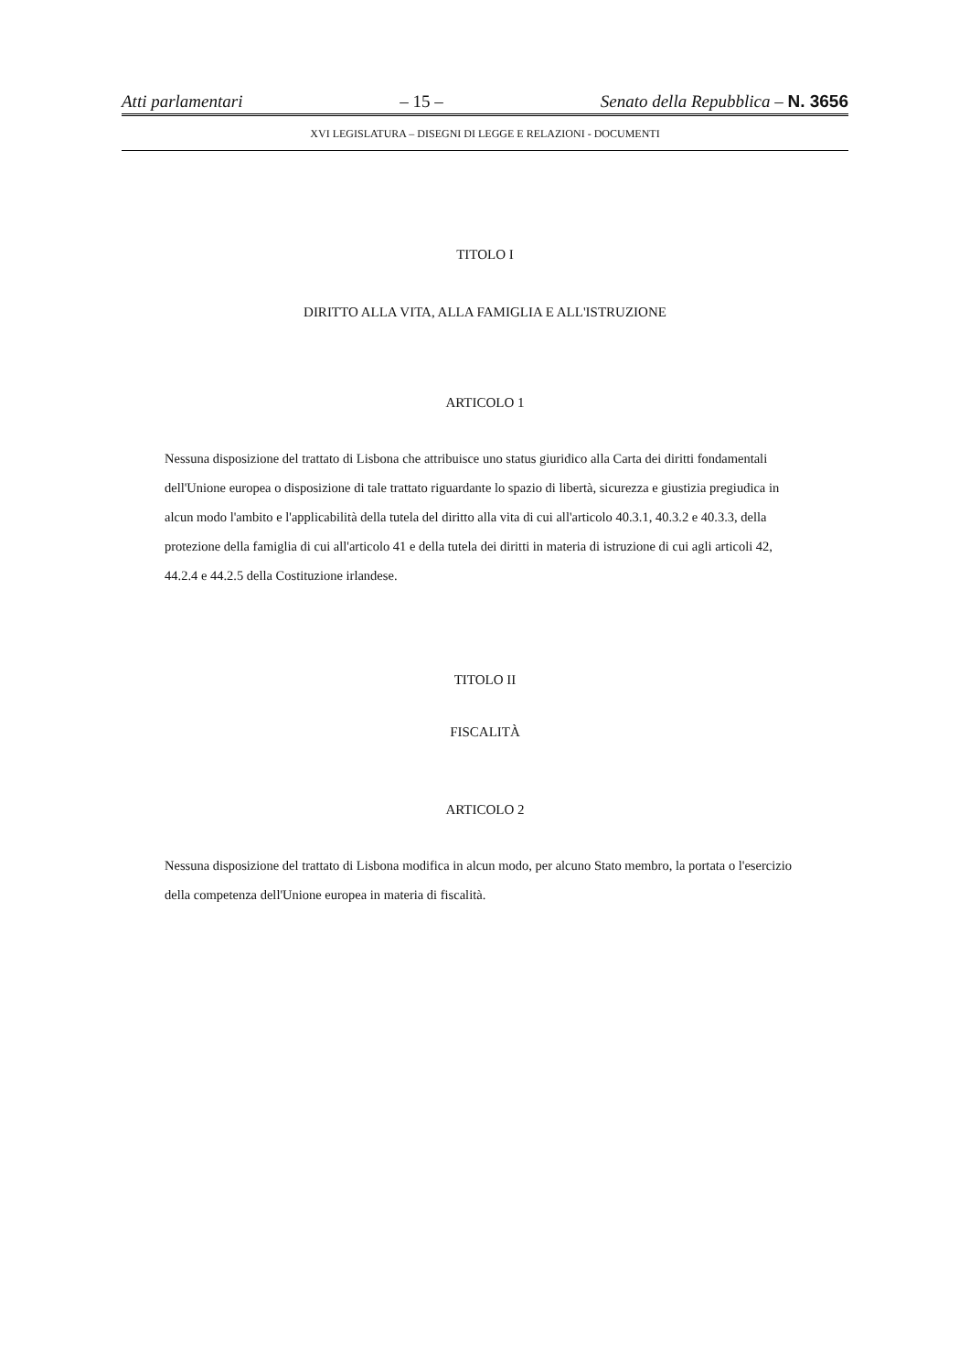Atti parlamentari – 15 – Senato della Repubblica – N. 3656
XVI LEGISLATURA – DISEGNI DI LEGGE E RELAZIONI - DOCUMENTI
TITOLO I
DIRITTO ALLA VITA, ALLA FAMIGLIA E ALL'ISTRUZIONE
ARTICOLO 1
Nessuna disposizione del trattato di Lisbona che attribuisce uno status giuridico alla Carta dei diritti fondamentali dell'Unione europea o disposizione di tale trattato riguardante lo spazio di libertà, sicurezza e giustizia pregiudica in alcun modo l'ambito e l'applicabilità della tutela del diritto alla vita di cui all'articolo 40.3.1, 40.3.2 e 40.3.3, della protezione della famiglia di cui all'articolo 41 e della tutela dei diritti in materia di istruzione di cui agli articoli 42, 44.2.4 e 44.2.5 della Costituzione irlandese.
TITOLO II
FISCALITÀ
ARTICOLO 2
Nessuna disposizione del trattato di Lisbona modifica in alcun modo, per alcuno Stato membro, la portata o l'esercizio della competenza dell'Unione europea in materia di fiscalità.